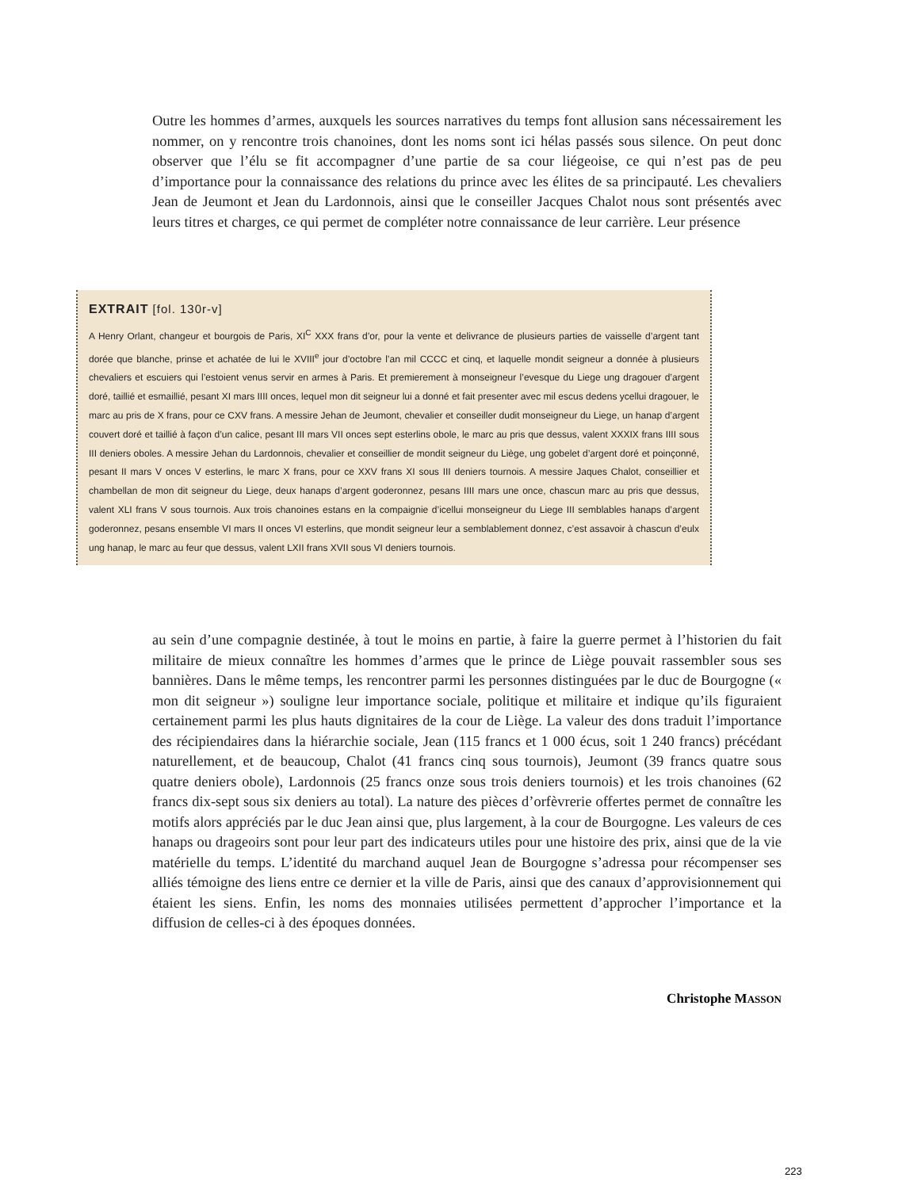Outre les hommes d’armes, auxquels les sources narratives du temps font allusion sans nécessairement les nommer, on y rencontre trois chanoines, dont les noms sont ici hélas passés sous silence. On peut donc observer que l’élu se fit accompagner d’une partie de sa cour liégeoise, ce qui n’est pas de peu d’importance pour la connaissance des relations du prince avec les élites de sa principauté. Les chevaliers Jean de Jeumont et Jean du Lardonnois, ainsi que le conseiller Jacques Chalot nous sont présentés avec leurs titres et charges, ce qui permet de compléter notre connaissance de leur carrière. Leur présence
EXTRAIT [fol. 130r-v]
A Henry Orlant, changeur et bourgois de Paris, XI<sup>C</sup> XXX frans d’or, pour la vente et delivrance de plusieurs parties de vaisselle d’argent tant dorée que blanche, prinse et achatée de lui le XVIII<sup>e</sup> jour d’octobre l’an mil CCCC et cinq, et laquelle mondit seigneur a donnée à plusieurs chevaliers et escuiers qui l’estoient venus servir en armes à Paris. Et premierement à monseigneur l’evesque du Liege ung dragouer d’argent doré, taillié et esmaillié, pesant XI mars IIII onces, lequel mon dit seigneur lui a donné et fait presenter avec mil escus dedens ycellui dragouer, le marc au pris de X frans, pour ce CXV frans. A messire Jehan de Jeumont, chevalier et conseiller dudit monseigneur du Liege, un hanap d’argent couvert doré et taillié à façon d’un calice, pesant III mars VII onces sept esterlins obole, le marc au pris que dessus, valent XXXIX frans IIII sous III deniers oboles. A messire Jehan du Lardonnois, chevalier et conseillier de mondit seigneur du Liège, ung gobelet d’argent doré et poinçonné, pesant II mars V onces V esterlins, le marc X frans, pour ce XXV frans XI sous III deniers tournois. A messire Jaques Chalot, conseillier et chambellan de mon dit seigneur du Liege, deux hanaps d’argent goderonnez, pesans IIII mars une once, chascun marc au pris que dessus, valent XLI frans V sous tournois. Aux trois chanoines estans en la compaignie d’icellui monseigneur du Liege III semblables hanaps d’argent goderonnez, pesans ensemble VI mars II onces VI esterlins, que mondit seigneur leur a semblablement donnez, c’est assavoir à chascun d’eulx ung hanap, le marc au feur que dessus, valent LXII frans XVII sous VI deniers tournois.
au sein d’une compagnie destinée, à tout le moins en partie, à faire la guerre permet à l’historien du fait militaire de mieux connaître les hommes d’armes que le prince de Liège pouvait rassembler sous ses bannières. Dans le même temps, les rencontrer parmi les personnes distinguées par le duc de Bourgogne (« mon dit seigneur ») souligne leur importance sociale, politique et militaire et indique qu’ils figuraient certainement parmi les plus hauts dignitaires de la cour de Liège. La valeur des dons traduit l’importance des récipiendaires dans la hiérarchie sociale, Jean (115 francs et 1 000 écus, soit 1 240 francs) précédant naturellement, et de beaucoup, Chalot (41 francs cinq sous tournois), Jeumont (39 francs quatre sous quatre deniers obole), Lardonnois (25 francs onze sous trois deniers tournois) et les trois chanoines (62 francs dix-sept sous six deniers au total). La nature des pièces d’orfèvrerie offertes permet de connaître les motifs alors appréciés par le duc Jean ainsi que, plus largement, à la cour de Bourgogne. Les valeurs de ces hanaps ou drageoirs sont pour leur part des indicateurs utiles pour une histoire des prix, ainsi que de la vie matérielle du temps. L’identité du marchand auquel Jean de Bourgogne s’adressa pour récompenser ses alliés témoigne des liens entre ce dernier et la ville de Paris, ainsi que des canaux d’approvisionnement qui étaient les siens. Enfin, les noms des monnaies utilisées permettent d’approcher l’importance et la diffusion de celles-ci à des époques données.
Christophe MASSON
223